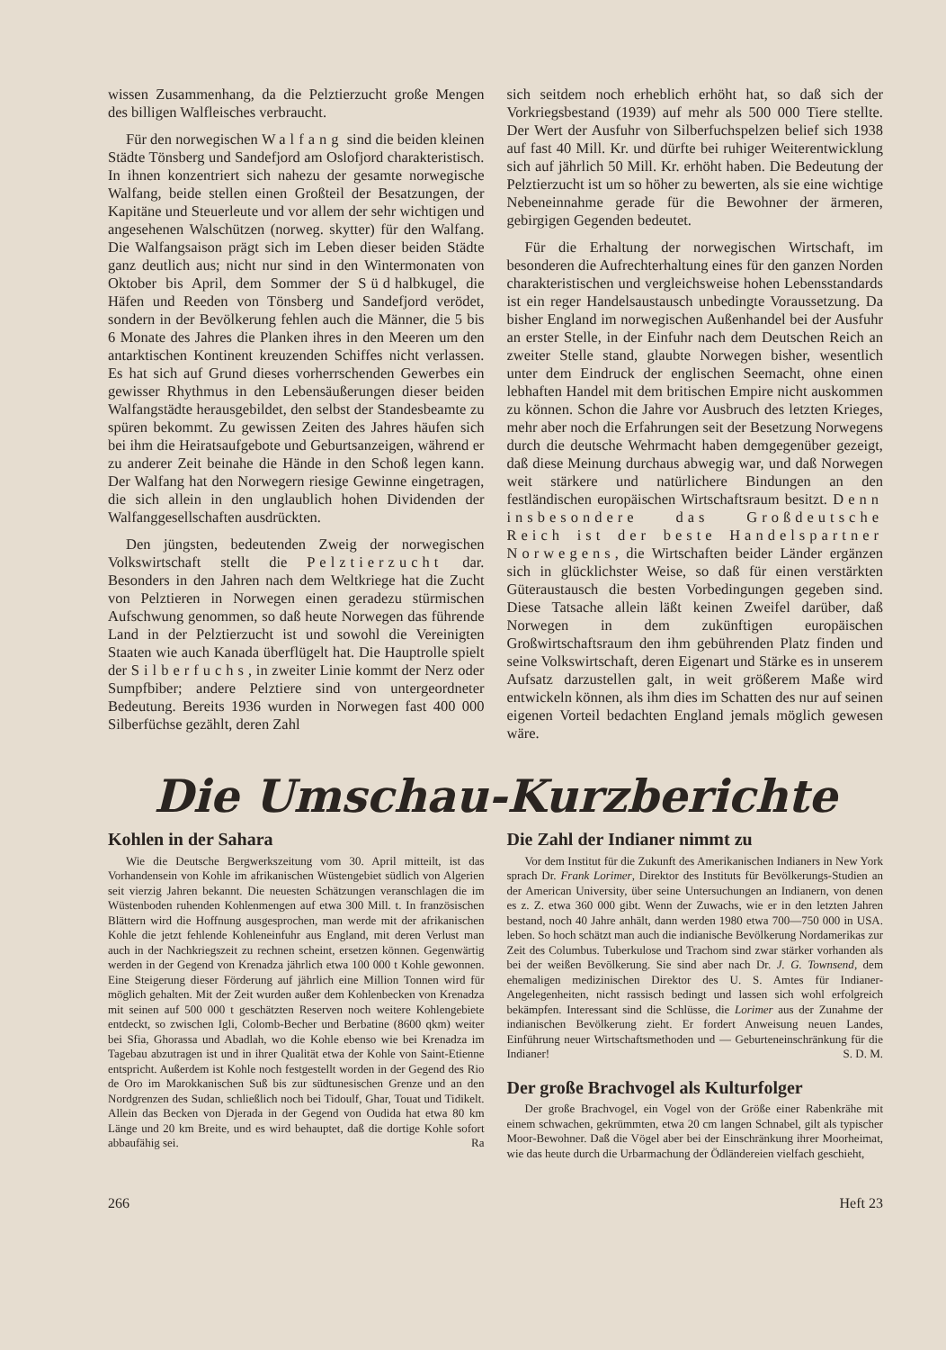wissen Zusammenhang, da die Pelztierzucht große Mengen des billigen Walfleisches verbraucht.
Für den norwegischen Walfang sind die beiden kleinen Städte Tönsberg und Sandefjord am Oslofjord charakteristisch. In ihnen konzentriert sich nahezu der gesamte norwegische Walfang, beide stellen einen Großteil der Besatzungen, der Kapitäne und Steuerleute und vor allem der sehr wichtigen und angesehenen Walschützen (norweg. skytter) für den Walfang. Die Walfangsaison prägt sich im Leben dieser beiden Städte ganz deutlich aus; nicht nur sind in den Wintermonaten von Oktober bis April, dem Sommer der Südhalbkugel, die Häfen und Reeden von Tönsberg und Sandefjord verödet, sondern in der Bevölkerung fehlen auch die Männer, die 5 bis 6 Monate des Jahres die Planken ihres in den Meeren um den antarktischen Kontinent kreuzenden Schiffes nicht verlassen. Es hat sich auf Grund dieses vorherrschenden Gewerbes ein gewisser Rhythmus in den Lebensäußerungen dieser beiden Walfangstädte herausgebildet, den selbst der Standesbeamte zu spüren bekommt. Zu gewissen Zeiten des Jahres häufen sich bei ihm die Heiratsaufgebote und Geburtsanzeigen, während er zu anderer Zeit beinahe die Hände in den Schoß legen kann. Der Walfang hat den Norwegern riesige Gewinne eingetragen, die sich allein in den unglaublich hohen Dividenden der Walfanggesellschaften ausdrückten.
Den jüngsten, bedeutenden Zweig der norwegischen Volkswirtschaft stellt die Pelztierzucht dar. Besonders in den Jahren nach dem Weltkriege hat die Zucht von Pelztieren in Norwegen einen geradezu stürmischen Aufschwung genommen, so daß heute Norwegen das führende Land in der Pelztierzucht ist und sowohl die Vereinigten Staaten wie auch Kanada überflügelt hat. Die Hauptrolle spielt der Silberfuchs, in zweiter Linie kommt der Nerz oder Sumpfbiber; andere Pelztiere sind von untergeordneter Bedeutung. Bereits 1936 wurden in Norwegen fast 400 000 Silberfüchse gezählt, deren Zahl
sich seitdem noch erheblich erhöht hat, so daß sich der Vorkriegsbestand (1939) auf mehr als 500 000 Tiere stellte. Der Wert der Ausfuhr von Silberfuchspelzen belief sich 1938 auf fast 40 Mill. Kr. und dürfte bei ruhiger Weiterentwicklung sich auf jährlich 50 Mill. Kr. erhöht haben. Die Bedeutung der Pelztierzucht ist um so höher zu bewerten, als sie eine wichtige Nebeneinnahme gerade für die Bewohner der ärmeren, gebirgigen Gegenden bedeutet.
Für die Erhaltung der norwegischen Wirtschaft, im besonderen die Aufrechterhaltung eines für den ganzen Norden charakteristischen und vergleichsweise hohen Lebensstandards ist ein reger Handelsaustausch unbedingte Voraussetzung. Da bisher England im norwegischen Außenhandel bei der Ausfuhr an erster Stelle, in der Einfuhr nach dem Deutschen Reich an zweiter Stelle stand, glaubte Norwegen bisher, wesentlich unter dem Eindruck der englischen Seemacht, ohne einen lebhaften Handel mit dem britischen Empire nicht auskommen zu können. Schon die Jahre vor Ausbruch des letzten Krieges, mehr aber noch die Erfahrungen seit der Besetzung Norwegens durch die deutsche Wehrmacht haben demgegenüber gezeigt, daß diese Meinung durchaus abwegig war, und daß Norwegen weit stärkere und natürlichere Bindungen an den festländischen europäischen Wirtschaftsraum besitzt. Denn insbesondere das Großdeutsche Reich ist der beste Handelspartner Norwegens, die Wirtschaften beider Länder ergänzen sich in glücklichster Weise, so daß für einen verstärkten Güteraustausch die besten Vorbedingungen gegeben sind. Diese Tatsache allein läßt keinen Zweifel darüber, daß Norwegen in dem zukünftigen europäischen Großwirtschaftsraum den ihm gebührenden Platz finden und seine Volkswirtschaft, deren Eigenart und Stärke es in unserem Aufsatz darzustellen galt, in weit größerem Maße wird entwickeln können, als ihm dies im Schatten des nur auf seinen eigenen Vorteil bedachten England jemals möglich gewesen wäre.
Die Umschau-Kurzberichte
Kohlen in der Sahara
Wie die Deutsche Bergwerkszeitung vom 30. April mitteilt, ist das Vorhandensein von Kohle im afrikanischen Wüstengebiet südlich von Algerien seit vierzig Jahren bekannt. Die neuesten Schätzungen veranschlagen die im Wüstenboden ruhenden Kohlenmengen auf etwa 300 Mill. t. In französischen Blättern wird die Hoffnung ausgesprochen, man werde mit der afrikanischen Kohle die jetzt fehlende Kohleneinfuhr aus England, mit deren Verlust man auch in der Nachkriegszeit zu rechnen scheint, ersetzen können. Gegenwärtig werden in der Gegend von Krenadza jährlich etwa 100 000 t Kohle gewonnen. Eine Steigerung dieser Förderung auf jährlich eine Million Tonnen wird für möglich gehalten. Mit der Zeit wurden außer dem Kohlenbecken von Krenadza mit seinen auf 500 000 t geschätzten Reserven noch weitere Kohlengebiete entdeckt, so zwischen Igli, Colomb-Becher und Berbatine (8600 qkm) weiter bei Sfia, Ghorassa und Abadlah, wo die Kohle ebenso wie bei Krenadza im Tagebau abzutragen ist und in ihrer Qualität etwa der Kohle von Saint-Etienne entspricht. Außerdem ist Kohle noch festgestellt worden in der Gegend des Rio de Oro im Marokkanischen Suß bis zur südtunesischen Grenze und an den Nordgrenzen des Sudan, schließlich noch bei Tidoulf, Ghar, Touat und Tidikelt. Allein das Becken von Djerada in der Gegend von Oudida hat etwa 80 km Länge und 20 km Breite, und es wird behauptet, daß die dortige Kohle sofort abbaufähig sei. Ra
Die Zahl der Indianer nimmt zu
Vor dem Institut für die Zukunft des Amerikanischen Indianers in New York sprach Dr. Frank Lorimer, Direktor des Instituts für Bevölkerungs-Studien an der American University, über seine Untersuchungen an Indianern, von denen es z. Z. etwa 360 000 gibt. Wenn der Zuwachs, wie er in den letzten Jahren bestand, noch 40 Jahre anhält, dann werden 1980 etwa 700—750 000 in USA. leben. So hoch schätzt man auch die indianische Bevölkerung Nordamerikas zur Zeit des Columbus. Tuberkulose und Trachom sind zwar stärker vorhanden als bei der weißen Bevölkerung. Sie sind aber nach Dr. J. G. Townsend, dem ehemaligen medizinischen Direktor des U. S. Amtes für Indianer-Angelegenheiten, nicht rassisch bedingt und lassen sich wohl erfolgreich bekämpfen. Interessant sind die Schlüsse, die Lorimer aus der Zunahme der indianischen Bevölkerung zieht. Er fordert Anweisung neuen Landes, Einführung neuer Wirtschaftsmethoden und — Geburteneinschränkung für die Indianer! S. D. M.
Der große Brachvogel als Kulturfolger
Der große Brachvogel, ein Vogel von der Größe einer Rabenkrähe mit einem schwachen, gekrümmten, etwa 20 cm langen Schnabel, gilt als typischer Moor-Bewohner. Daß die Vögel aber bei der Einschränkung ihrer Moorheimat, wie das heute durch die Urbarmachung der Ödländereien vielfach geschieht,
266 Heft 23